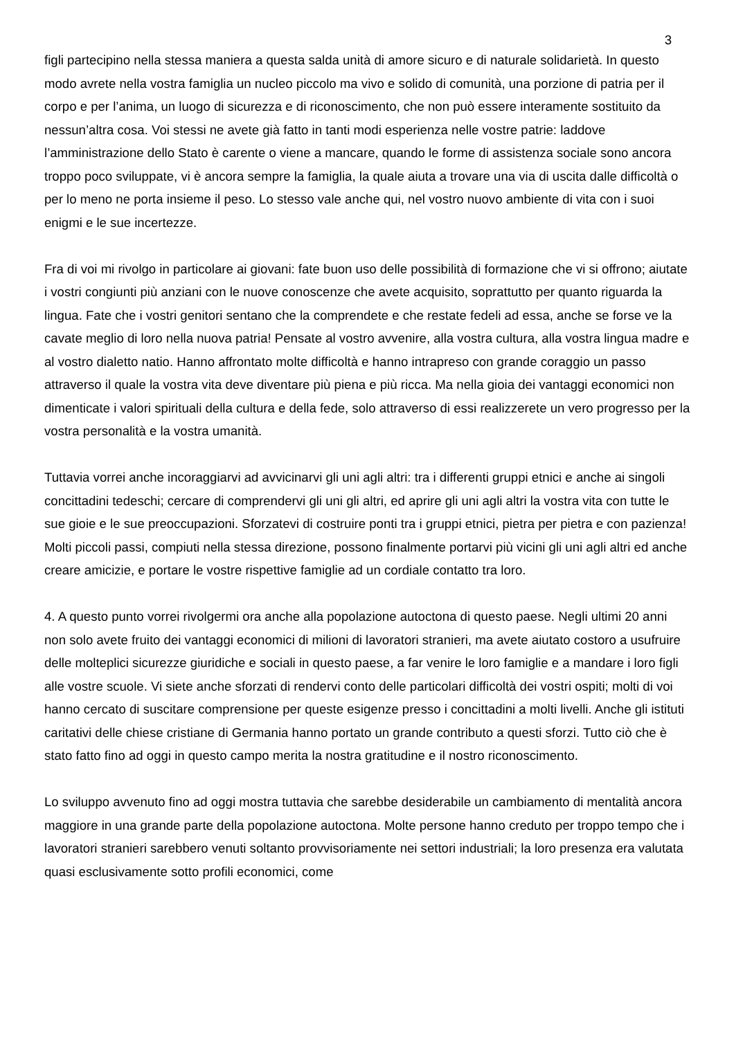3
figli partecipino nella stessa maniera a questa salda unità di amore sicuro e di naturale solidarietà. In questo modo avrete nella vostra famiglia un nucleo piccolo ma vivo e solido di comunità, una porzione di patria per il corpo e per l’anima, un luogo di sicurezza e di riconoscimento, che non può essere interamente sostituito da nessun’altra cosa. Voi stessi ne avete già fatto in tanti modi esperienza nelle vostre patrie: laddove l’amministrazione dello Stato è carente o viene a mancare, quando le forme di assistenza sociale sono ancora troppo poco sviluppate, vi è ancora sempre la famiglia, la quale aiuta a trovare una via di uscita dalle difficoltà o per lo meno ne porta insieme il peso. Lo stesso vale anche qui, nel vostro nuovo ambiente di vita con i suoi enigmi e le sue incertezze.
Fra di voi mi rivolgo in particolare ai giovani: fate buon uso delle possibilità di formazione che vi si offrono; aiutate i vostri congiunti più anziani con le nuove conoscenze che avete acquisito, soprattutto per quanto riguarda la lingua. Fate che i vostri genitori sentano che la comprendete e che restate fedeli ad essa, anche se forse ve la cavate meglio di loro nella nuova patria! Pensate al vostro avvenire, alla vostra cultura, alla vostra lingua madre e al vostro dialetto natio. Hanno affrontato molte difficoltà e hanno intrapreso con grande coraggio un passo attraverso il quale la vostra vita deve diventare più piena e più ricca. Ma nella gioia dei vantaggi economici non dimenticate i valori spirituali della cultura e della fede, solo attraverso di essi realizzerete un vero progresso per la vostra personalità e la vostra umanità.
Tuttavia vorrei anche incoraggiarvi ad avvicinarvi gli uni agli altri: tra i differenti gruppi etnici e anche ai singoli concittadini tedeschi; cercare di comprendervi gli uni gli altri, ed aprire gli uni agli altri la vostra vita con tutte le sue gioie e le sue preoccupazioni. Sforzatevi di costruire ponti tra i gruppi etnici, pietra per pietra e con pazienza! Molti piccoli passi, compiuti nella stessa direzione, possono finalmente portarvi più vicini gli uni agli altri ed anche creare amicizie, e portare le vostre rispettive famiglie ad un cordiale contatto tra loro.
4. A questo punto vorrei rivolgermi ora anche alla popolazione autoctona di questo paese. Negli ultimi 20 anni non solo avete fruito dei vantaggi economici di milioni di lavoratori stranieri, ma avete aiutato costoro a usufruire delle molteplici sicurezze giuridiche e sociali in questo paese, a far venire le loro famiglie e a mandare i loro figli alle vostre scuole. Vi siete anche sforzati di rendervi conto delle particolari difficoltà dei vostri ospiti; molti di voi hanno cercato di suscitare comprensione per queste esigenze presso i concittadini a molti livelli. Anche gli istituti caritativi delle chiese cristiane di Germania hanno portato un grande contributo a questi sforzi. Tutto ciò che è stato fatto fino ad oggi in questo campo merita la nostra gratitudine e il nostro riconoscimento.
Lo sviluppo avvenuto fino ad oggi mostra tuttavia che sarebbe desiderabile un cambiamento di mentalità ancora maggiore in una grande parte della popolazione autoctona. Molte persone hanno creduto per troppo tempo che i lavoratori stranieri sarebbero venuti soltanto provvisoriamente nei settori industriali; la loro presenza era valutata quasi esclusivamente sotto profili economici, come